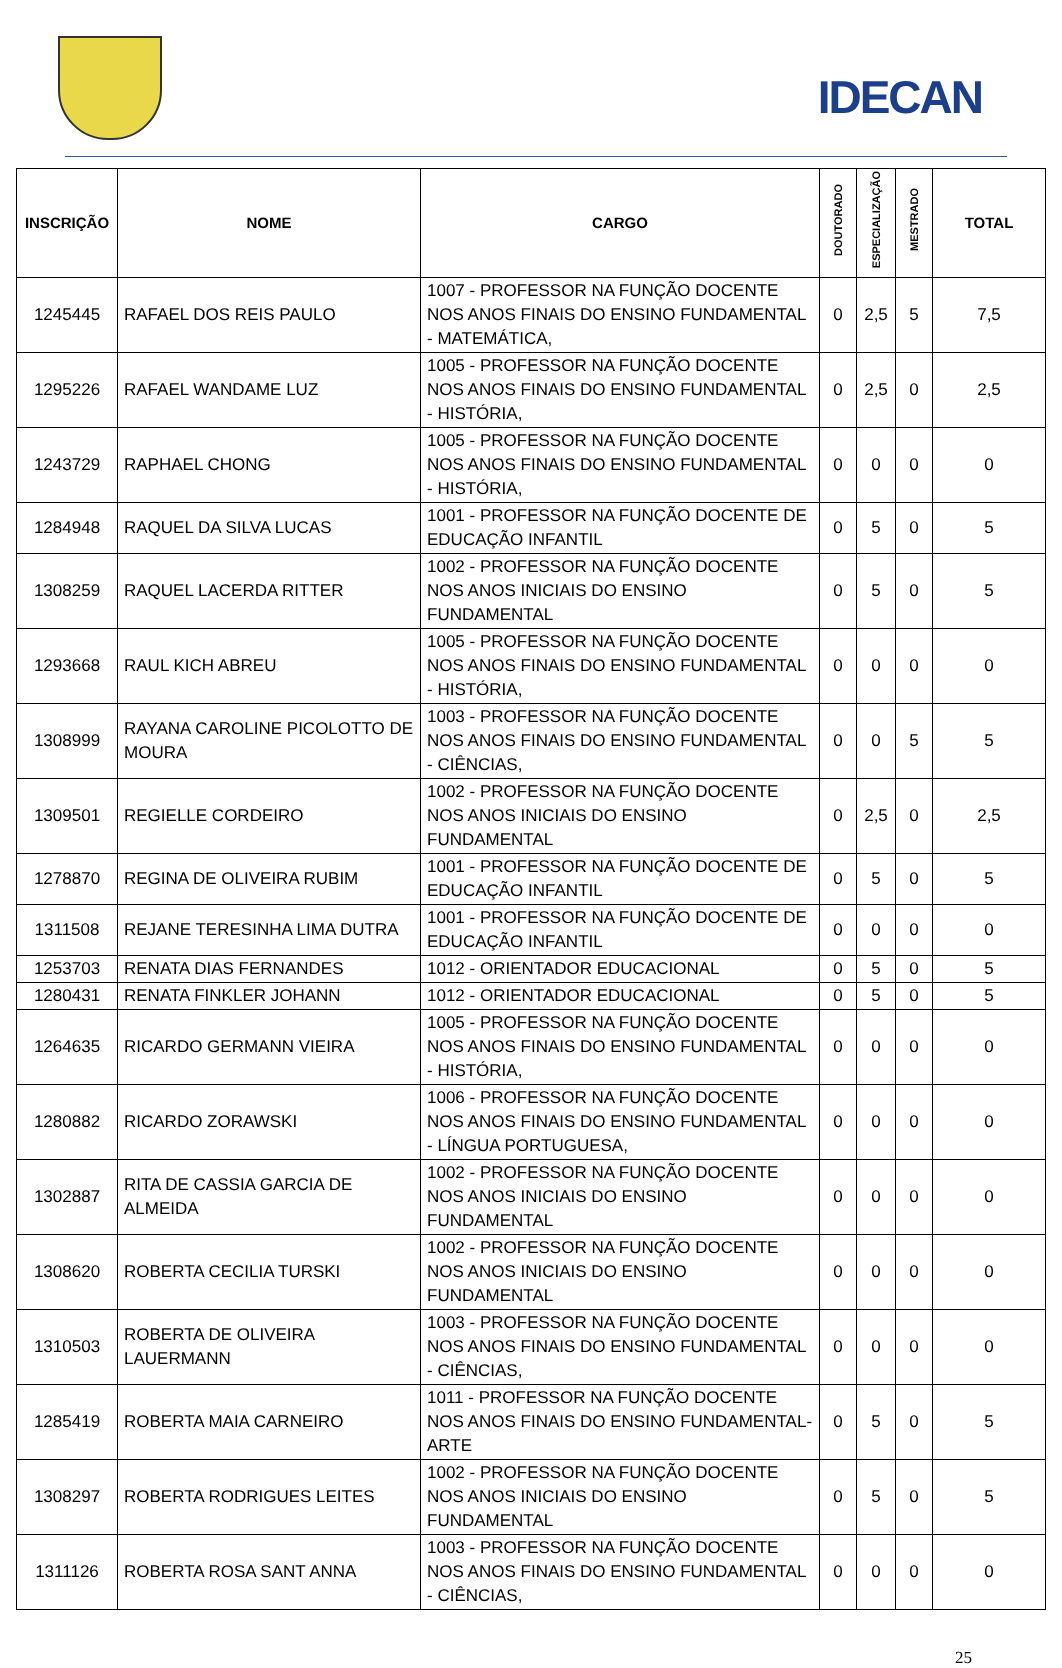IDECAN
| INSCRIÇÃO | NOME | CARGO | DOUTORADO | ESPECIALIZAÇÃO | MESTRADO | TOTAL |
| --- | --- | --- | --- | --- | --- | --- |
| 1245445 | RAFAEL DOS REIS PAULO | 1007 - PROFESSOR NA FUNÇÃO DOCENTE NOS ANOS FINAIS DO ENSINO FUNDAMENTAL - MATEMÁTICA, | 0 | 2,5 | 5 | 7,5 |
| 1295226 | RAFAEL WANDAME LUZ | 1005 - PROFESSOR NA FUNÇÃO DOCENTE NOS ANOS FINAIS DO ENSINO FUNDAMENTAL - HISTÓRIA, | 0 | 2,5 | 0 | 2,5 |
| 1243729 | RAPHAEL CHONG | 1005 - PROFESSOR NA FUNÇÃO DOCENTE NOS ANOS FINAIS DO ENSINO FUNDAMENTAL - HISTÓRIA, | 0 | 0 | 0 | 0 |
| 1284948 | RAQUEL DA SILVA LUCAS | 1001 - PROFESSOR NA FUNÇÃO DOCENTE DE EDUCAÇÃO INFANTIL | 0 | 5 | 0 | 5 |
| 1308259 | RAQUEL LACERDA RITTER | 1002 - PROFESSOR NA FUNÇÃO DOCENTE NOS ANOS INICIAIS DO ENSINO FUNDAMENTAL | 0 | 5 | 0 | 5 |
| 1293668 | RAUL KICH ABREU | 1005 - PROFESSOR NA FUNÇÃO DOCENTE NOS ANOS FINAIS DO ENSINO FUNDAMENTAL - HISTÓRIA, | 0 | 0 | 0 | 0 |
| 1308999 | RAYANA CAROLINE PICOLOTTO DE MOURA | 1003 - PROFESSOR NA FUNÇÃO DOCENTE NOS ANOS FINAIS DO ENSINO FUNDAMENTAL - CIÊNCIAS, | 0 | 0 | 5 | 5 |
| 1309501 | REGIELLE CORDEIRO | 1002 - PROFESSOR NA FUNÇÃO DOCENTE NOS ANOS INICIAIS DO ENSINO FUNDAMENTAL | 0 | 2,5 | 0 | 2,5 |
| 1278870 | REGINA DE OLIVEIRA RUBIM | 1001 - PROFESSOR NA FUNÇÃO DOCENTE DE EDUCAÇÃO INFANTIL | 0 | 5 | 0 | 5 |
| 1311508 | REJANE TERESINHA LIMA DUTRA | 1001 - PROFESSOR NA FUNÇÃO DOCENTE DE EDUCAÇÃO INFANTIL | 0 | 0 | 0 | 0 |
| 1253703 | RENATA DIAS FERNANDES | 1012 - ORIENTADOR EDUCACIONAL | 0 | 5 | 0 | 5 |
| 1280431 | RENATA FINKLER JOHANN | 1012 - ORIENTADOR EDUCACIONAL | 0 | 5 | 0 | 5 |
| 1264635 | RICARDO GERMANN VIEIRA | 1005 - PROFESSOR NA FUNÇÃO DOCENTE NOS ANOS FINAIS DO ENSINO FUNDAMENTAL - HISTÓRIA, | 0 | 0 | 0 | 0 |
| 1280882 | RICARDO ZORAWSKI | 1006 - PROFESSOR NA FUNÇÃO DOCENTE NOS ANOS FINAIS DO ENSINO FUNDAMENTAL - LÍNGUA PORTUGUESA, | 0 | 0 | 0 | 0 |
| 1302887 | RITA DE CASSIA GARCIA DE ALMEIDA | 1002 - PROFESSOR NA FUNÇÃO DOCENTE NOS ANOS INICIAIS DO ENSINO FUNDAMENTAL | 0 | 0 | 0 | 0 |
| 1308620 | ROBERTA CECILIA TURSKI | 1002 - PROFESSOR NA FUNÇÃO DOCENTE NOS ANOS INICIAIS DO ENSINO FUNDAMENTAL | 0 | 0 | 0 | 0 |
| 1310503 | ROBERTA DE OLIVEIRA LAUERMANN | 1003 - PROFESSOR NA FUNÇÃO DOCENTE NOS ANOS FINAIS DO ENSINO FUNDAMENTAL - CIÊNCIAS, | 0 | 0 | 0 | 0 |
| 1285419 | ROBERTA MAIA CARNEIRO | 1011 - PROFESSOR NA FUNÇÃO DOCENTE NOS ANOS FINAIS DO ENSINO FUNDAMENTAL- ARTE | 0 | 5 | 0 | 5 |
| 1308297 | ROBERTA RODRIGUES LEITES | 1002 - PROFESSOR NA FUNÇÃO DOCENTE NOS ANOS INICIAIS DO ENSINO FUNDAMENTAL | 0 | 5 | 0 | 5 |
| 1311126 | ROBERTA ROSA SANT ANNA | 1003 - PROFESSOR NA FUNÇÃO DOCENTE NOS ANOS FINAIS DO ENSINO FUNDAMENTAL - CIÊNCIAS, | 0 | 0 | 0 | 0 |
25